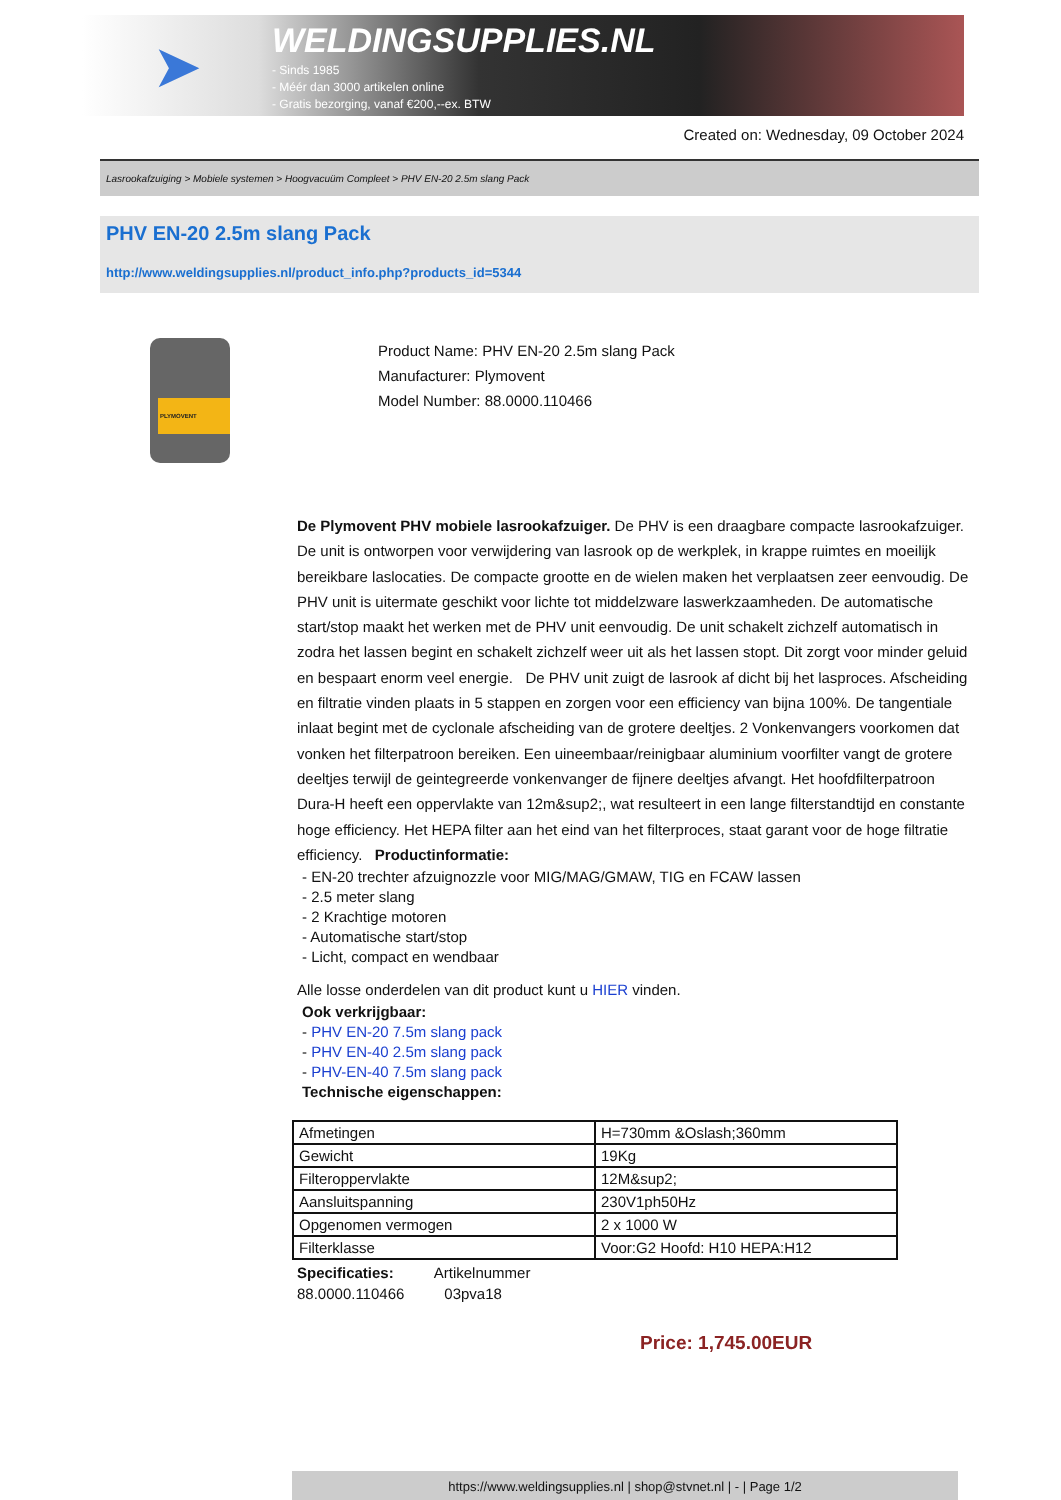➤
WELDINGSUPPLIES.NL
- Sinds 1985
- Méér dan 3000 artikelen online
- Gratis bezorging, vanaf €200,--ex. BTW
Created on: Wednesday, 09 October 2024
Lasrookafzuiging > Mobiele systemen > Hoogvacuüm Compleet > PHV EN-20 2.5m slang Pack
PHV EN-20 2.5m slang Pack
http://www.weldingsupplies.nl/product_info.php?products_id=5344
PLYMOVENT
Product Name: PHV EN-20 2.5m slang Pack
Manufacturer: Plymovent
Model Number: 88.0000.110466
De Plymovent PHV mobiele lasrookafzuiger. De PHV is een draagbare compacte lasrookafzuiger. De unit is ontworpen voor verwijdering van lasrook op de werkplek, in krappe ruimtes en moeilijk bereikbare laslocaties. De compacte grootte en de wielen maken het verplaatsen zeer eenvoudig. De PHV unit is uitermate geschikt voor lichte tot middelzware laswerkzaamheden. De automatische start/stop maakt het werken met de PHV unit eenvoudig. De unit schakelt zichzelf automatisch in zodra het lassen begint en schakelt zichzelf weer uit als het lassen stopt. Dit zorgt voor minder geluid en bespaart enorm veel energie. De PHV unit zuigt de lasrook af dicht bij het lasproces. Afscheiding en filtratie vinden plaats in 5 stappen en zorgen voor een efficiency van bijna 100%. De tangentiale inlaat begint met de cyclonale afscheiding van de grotere deeltjes. 2 Vonkenvangers voorkomen dat vonken het filterpatroon bereiken. Een uineembaar/reinigbaar aluminium voorfilter vangt de grotere deeltjes terwijl de geintegreerde vonkenvanger de fijnere deeltjes afvangt. Het hoofdfilterpatroon Dura-H heeft een oppervlakte van 12m&sup2;, wat resulteert in een lange filterstandtijd en constante hoge efficiency. Het HEPA filter aan het eind van het filterproces, staat garant voor de hoge filtratie efficiency. Productinformatie:
- EN-20 trechter afzuignozzle voor MIG/MAG/GMAW, TIG en FCAW lassen
- 2.5 meter slang
- 2 Krachtige motoren
- Automatische start/stop
- Licht, compact en wendbaar
Alle losse onderdelen van dit product kunt u HIER vinden.
Ook verkrijgbaar:
- PHV EN-20 7.5m slang pack
- PHV EN-40 2.5m slang pack
- PHV-EN-40 7.5m slang pack
Technische eigenschappen:
| Afmetingen | H=730mm &Oslash;360mm |
| Gewicht | 19Kg |
| Filteroppervlakte | 12M&sup2; |
| Aansluitspanning | 230V1ph50Hz |
| Opgenomen vermogen | 2 x 1000 W |
| Filterklasse | Voor:G2 Hoofd: H10 HEPA:H12 |
Specificaties: Artikelnummer
88.0000.110466 03pva18
Price: 1,745.00EUR
https://www.weldingsupplies.nl | shop@stvnet.nl | - | Page 1/2